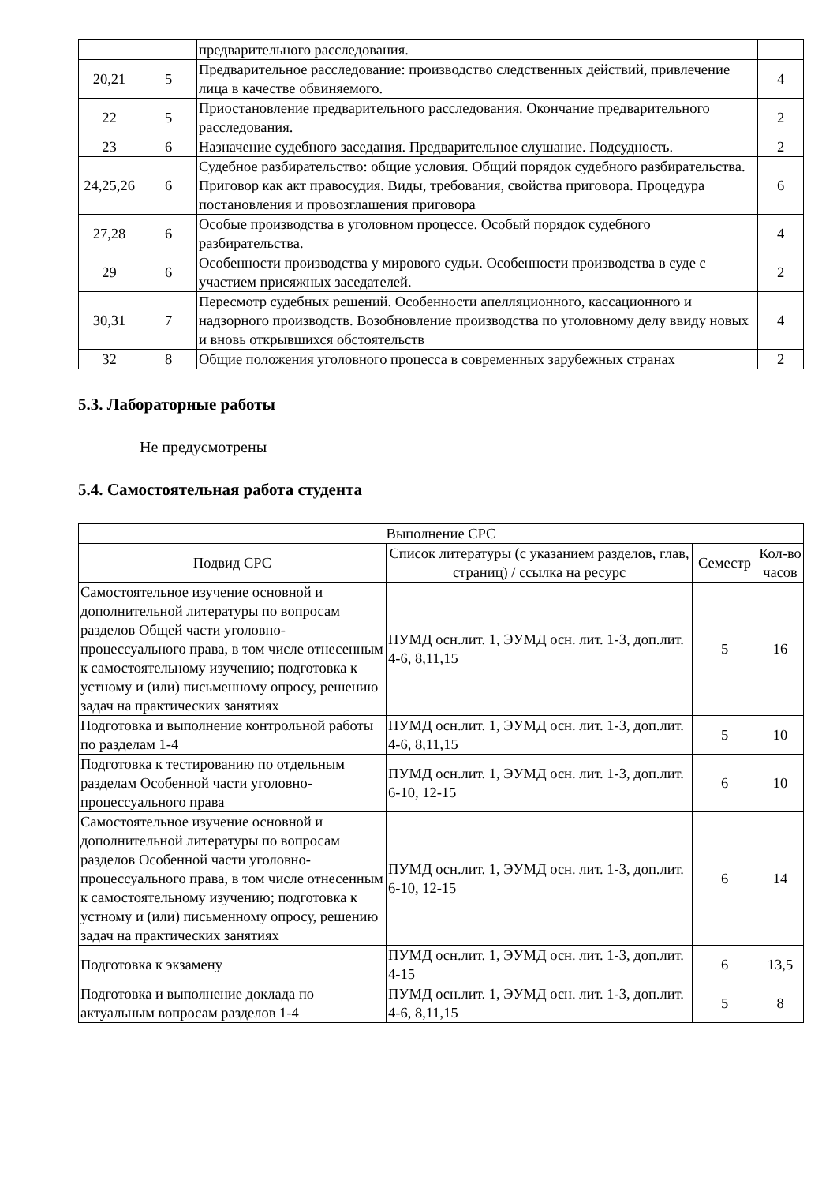| | | предварительного расследования. | |
| 20,21 | 5 | Предварительное расследование: производство следственных действий, привлечение лица в качестве обвиняемого. | 4 |
| 22 | 5 | Приостановление предварительного расследования. Окончание предварительного расследования. | 2 |
| 23 | 6 | Назначение судебного заседания. Предварительное слушание. Подсудность. | 2 |
| 24,25,26 | 6 | Судебное разбирательство: общие условия. Общий порядок судебного разбирательства. Приговор как акт правосудия. Виды, требования, свойства приговора. Процедура постановления и провозглашения приговора | 6 |
| 27,28 | 6 | Особые производства в уголовном процессе. Особый порядок судебного разбирательства. | 4 |
| 29 | 6 | Особенности производства у мирового судьи. Особенности производства в суде с участием присяжных заседателей. | 2 |
| 30,31 | 7 | Пересмотр судебных решений. Особенности апелляционного, кассационного и надзорного производств. Возобновление производства по уголовному делу ввиду новых и вновь открывшихся обстоятельств | 4 |
| 32 | 8 | Общие положения уголовного процесса в современных зарубежных странах | 2 |
5.3. Лабораторные работы
Не предусмотрены
5.4. Самостоятельная работа студента
| Выполнение СРС | | | |
| --- | --- | --- | --- |
| Подвид СРС | Список литературы (с указанием разделов, глав, страниц) / ссылка на ресурс | Семестр | Кол-во часов |
| Самостоятельное изучение основной и дополнительной литературы по вопросам разделов Общей части уголовно-процессуального права, в том числе отнесенным к самостоятельному изучению; подготовка к устному и (или) письменному опросу, решению задач на практических занятиях | ПУМД осн.лит. 1, ЭУМД осн. лит. 1-3, доп.лит. 4-6, 8,11,15 | 5 | 16 |
| Подготовка и выполнение контрольной работы по разделам 1-4 | ПУМД осн.лит. 1, ЭУМД осн. лит. 1-3, доп.лит. 4-6, 8,11,15 | 5 | 10 |
| Подготовка к тестированию по отдельным разделам Особенной части уголовно-процессуального права | ПУМД осн.лит. 1, ЭУМД осн. лит. 1-3, доп.лит. 6-10, 12-15 | 6 | 10 |
| Самостоятельное изучение основной и дополнительной литературы по вопросам разделов Особенной части уголовно-процессуального права, в том числе отнесенным к самостоятельному изучению; подготовка к устному и (или) письменному опросу, решению задач на практических занятиях | ПУМД осн.лит. 1, ЭУМД осн. лит. 1-3, доп.лит. 6-10, 12-15 | 6 | 14 |
| Подготовка к экзамену | ПУМД осн.лит. 1, ЭУМД осн. лит. 1-3, доп.лит. 4-15 | 6 | 13,5 |
| Подготовка и выполнение доклада по актуальным вопросам разделов 1-4 | ПУМД осн.лит. 1, ЭУМД осн. лит. 1-3, доп.лит. 4-6, 8,11,15 | 5 | 8 |